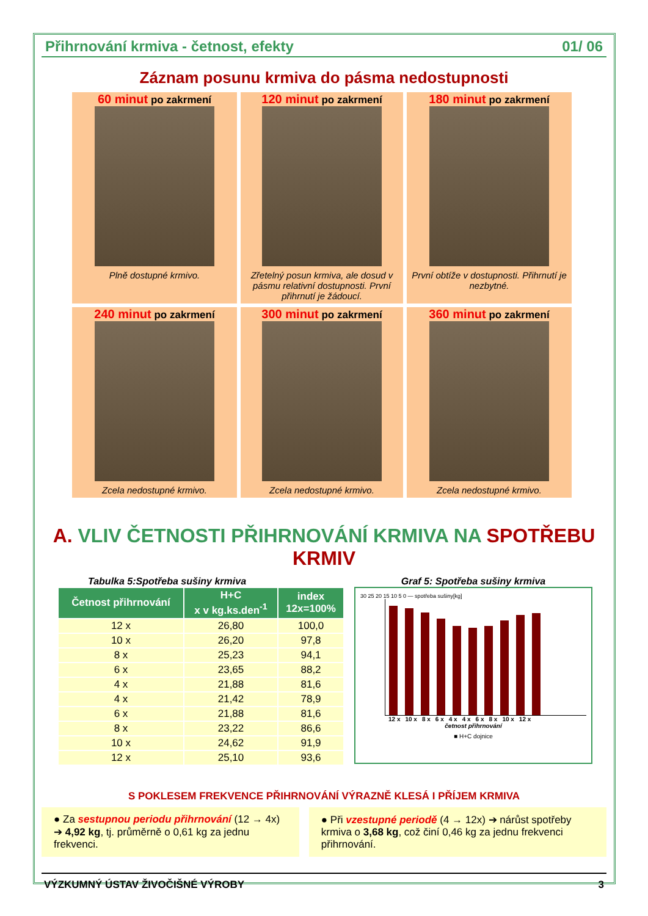Přihrnování krmiva - četnost, efekty 01/ 06
Záznam posunu krmiva do pásma nedostupnosti
60 minut po zakrmení
Plně dostupné krmivo.
120 minut po zakrmení
Zřetelný posun krmiva, ale dosud v pásmu relativní dostupnosti. První přihrnutí je žádoucí.
180 minut po zakrmení
První obtíže v dostupnosti. Přihrnutí je nezbytné.
240 minut po zakrmení
Zcela nedostupné krmivo.
300 minut po zakrmení
Zcela nedostupné krmivo.
360 minut po zakrmení
Zcela nedostupné krmivo.
A. VLIV ČETNOSTI PŘIHRNOVÁNÍ KRMIVA NA SPOTŘEBU KRMIV
Tabulka 5:Spotřeba sušiny krmiva
| Četnost přihrnování | H+C x v kg.ks.den<sup>-1</sup> | index 12x=100% |
| --- | --- | --- |
| 12 x | 26,80 | 100,0 |
| 10 x | 26,20 | 97,8 |
| 8 x | 25,23 | 94,1 |
| 6 x | 23,65 | 88,2 |
| 4 x | 21,88 | 81,6 |
| 4 x | 21,42 | 78,9 |
| 6 x | 21,88 | 81,6 |
| 8 x | 23,22 | 86,6 |
| 10 x | 24,62 | 91,9 |
| 12 x | 25,10 | 93,6 |
Graf 5: Spotřeba sušiny krmiva
30 25 20 15 10 5 0 — spotřeba sušiny[kg]
12 x 10 x 8 x 6 x 4 x 4 x 6 x 8 x 10 x 12 x
četnost přihrnování
■ H+C dojnice
S POKLESEM FREKVENCE PŘIHRNOVÁNÍ VÝRAZNĚ KLESÁ I PŘÍJEM KRMIVA
● Za sestupnou periodu přihrnování (12 → 4x) ➔ 4,92 kg, tj. průměrně o 0,61 kg za jednu frekvenci.
● Při vzestupné periodě (4 → 12x) ➔ nárůst spotřeby krmiva o 3,68 kg, což činí 0,46 kg za jednu frekvenci přihrnování.
VÝZKUMNÝ ÚSTAV ŽIVOČIŠNÉ VÝROBY 3